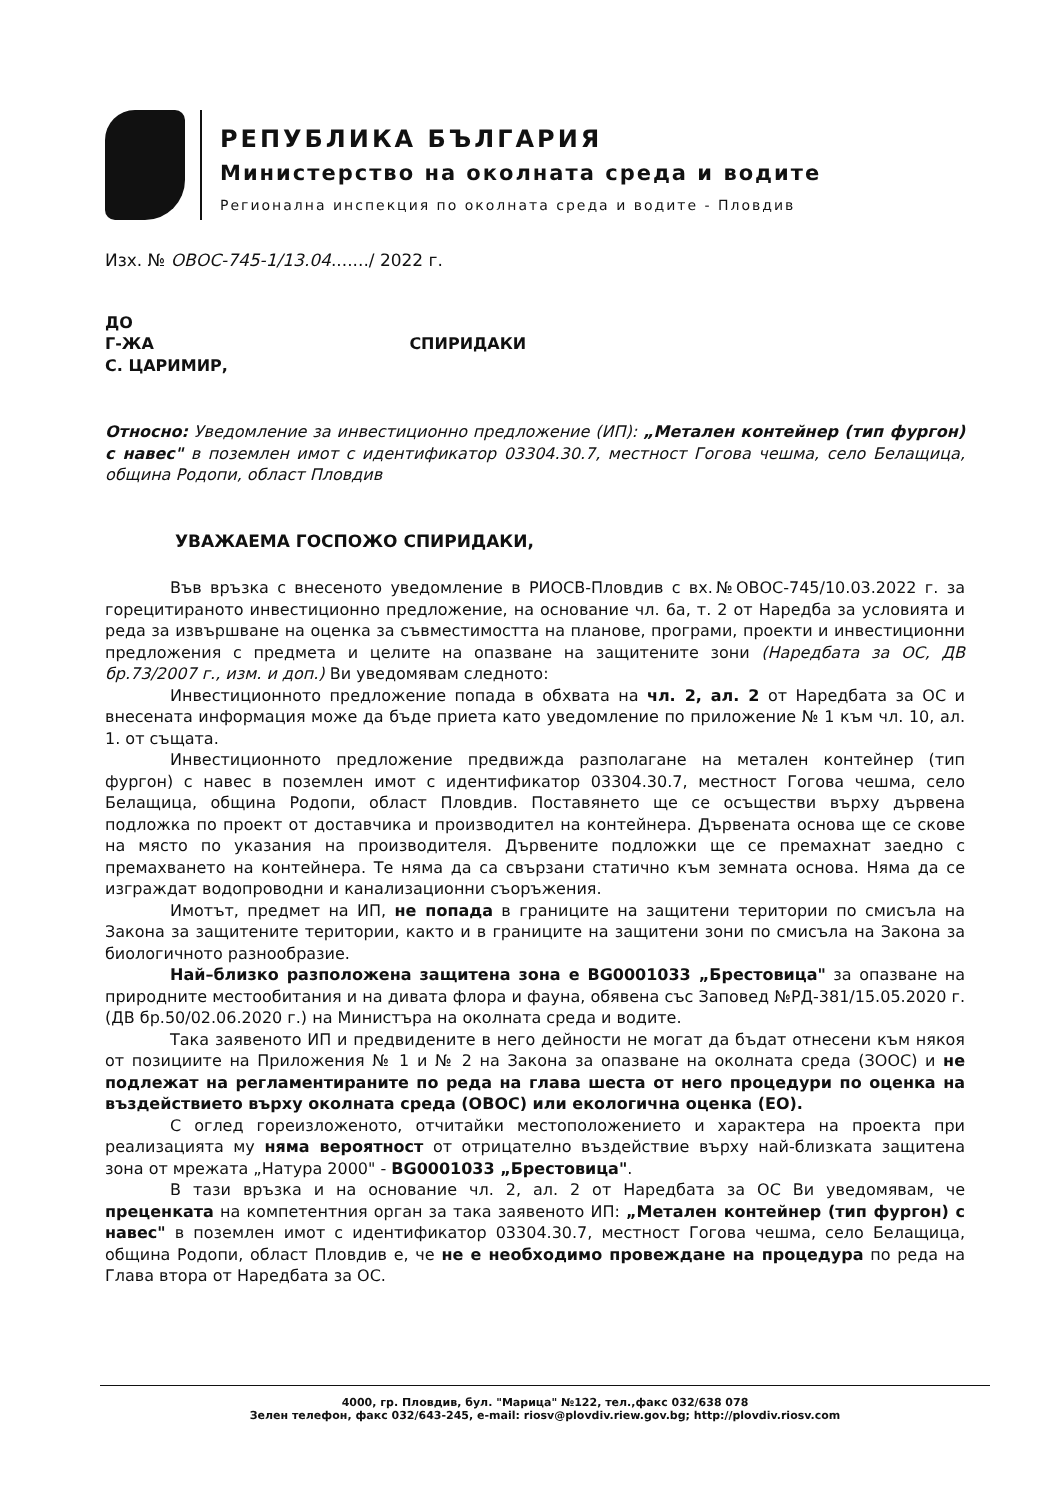РЕПУБЛИКА БЪЛГАРИЯ
Министерство на околната среда и водите
Регионална инспекция по околната среда и водите - Пловдив
Изх. № ОВОС-745-1/13.04......./ 2022 г.
ДО
Г-ЖА СПИРИДАКИ
С. ЦАРИМИР,
Относно: Уведомление за инвестиционно предложение (ИП): „Метален контейнер (тип фургон) с навес" в поземлен имот с идентификатор 03304.30.7, местност Гогова чешма, село Белащица, община Родопи, област Пловдив
УВАЖАЕМА ГОСПОЖО СПИРИДАКИ,
Във връзка с внесеното уведомление в РИОСВ-Пловдив с вх.№ОВОС-745/10.03.2022 г. за горецитираното инвестиционно предложение, на основание чл. 6а, т. 2 от Наредба за условията и реда за извършване на оценка за съвместимостта на планове, програми, проекти и инвестиционни предложения с предмета и целите на опазване на защитените зони (Наредбата за ОС, ДВ бр.73/2007 г., изм. и доп.) Ви уведомявам следното:
Инвестиционното предложение попада в обхвата на чл. 2, ал. 2 от Наредбата за ОС и внесената информация може да бъде приета като уведомление по приложение № 1 към чл. 10, ал. 1. от същата.
Инвестиционното предложение предвижда разполагане на метален контейнер (тип фургон) с навес в поземлен имот с идентификатор 03304.30.7, местност Гогова чешма, село Белащица, община Родопи, област Пловдив. Поставянето ще се осъществи върху дървена подложка по проект от доставчика и производител на контейнера. Дървената основа ще се скове на място по указания на производителя. Дървените подложки ще се премахнат заедно с премахването на контейнера. Те няма да са свързани статично към земната основа. Няма да се изграждат водопроводни и канализационни съоръжения.
Имотът, предмет на ИП, не попада в границите на защитени територии по смисъла на Закона за защитените територии, както и в границите на защитени зони по смисъла на Закона за биологичното разнообразие.
Най–близко разположена защитена зона е BG0001033 „Брестовица" за опазване на природните местообитания и на дивата флора и фауна, обявена със Заповед №РД-381/15.05.2020 г. (ДВ бр.50/02.06.2020 г.) на Министъра на околната среда и водите.
Така заявеното ИП и предвидените в него дейности не могат да бъдат отнесени към някоя от позициите на Приложения № 1 и № 2 на Закона за опазване на околната среда (ЗООС) и не подлежат на регламентираните по реда на глава шеста от него процедури по оценка на въздействието върху околната среда (ОВОС) или екологична оценка (ЕО).
С оглед гореизложеното, отчитайки местоположението и характера на проекта при реализацията му няма вероятност от отрицателно въздействие върху най-близката защитена зона от мрежата „Натура 2000" - BG0001033 „Брестовица".
В тази връзка и на основание чл. 2, ал. 2 от Наредбата за ОС Ви уведомявам, че преценката на компетентния орган за така заявеното ИП: „Метален контейнер (тип фургон) с навес" в поземлен имот с идентификатор 03304.30.7, местност Гогова чешма, село Белащица, община Родопи, област Пловдив е, че не е необходимо провеждане на процедура по реда на Глава втора от Наредбата за ОС.
4000, гр. Пловдив, бул. "Марица" №122, тел.,факс 032/638 078
Зелен телефон, факс 032/643-245, e-mail: riosv@plovdiv.riew.gov.bg; http://plovdiv.riosv.com